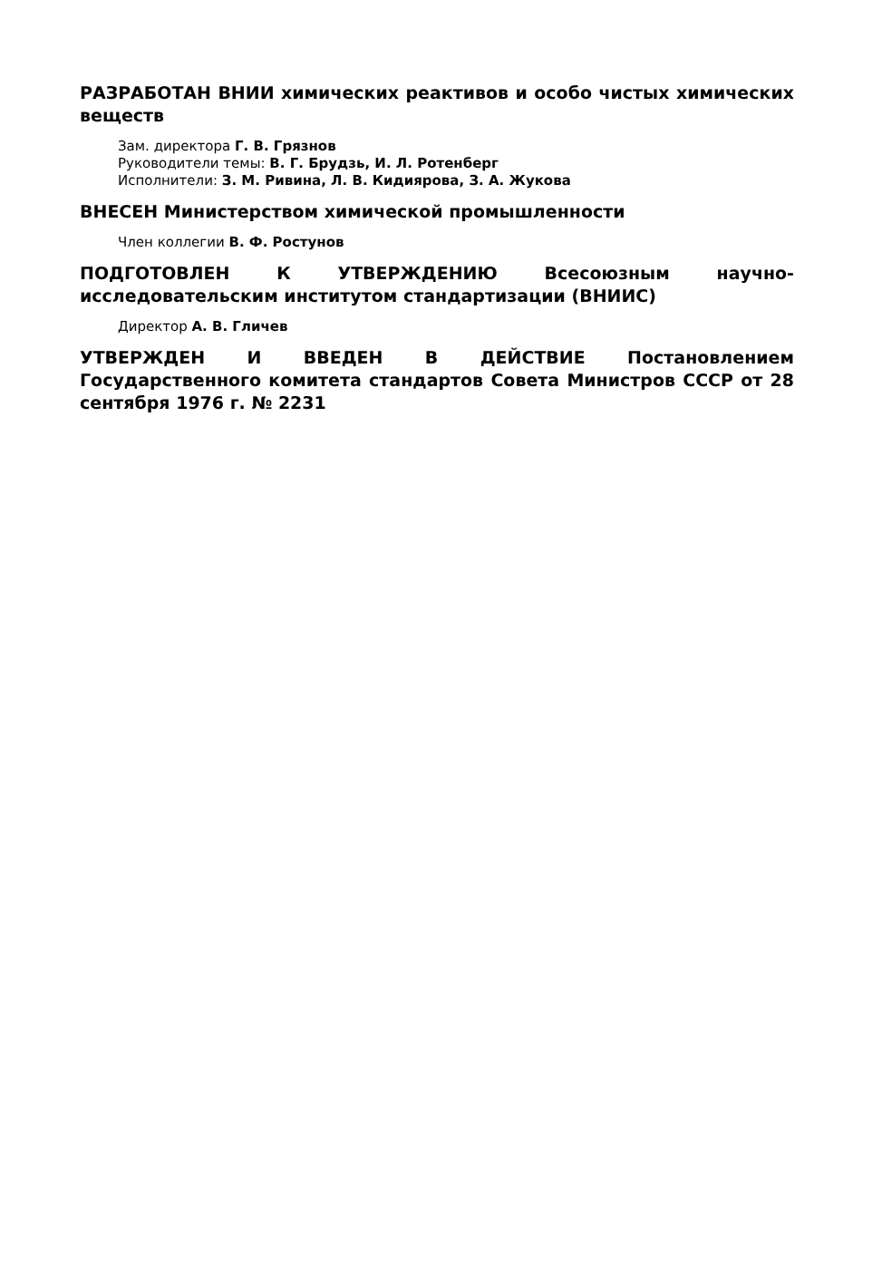РАЗРАБОТАН ВНИИ химических реактивов и особо чистых химических веществ
Зам. директора Г. В. Грязнов
Руководители темы: В. Г. Брудзь, И. Л. Ротенберг
Исполнители: З. М. Ривина, Л. В. Кидиярова, З. А. Жукова
ВНЕСЕН Министерством химической промышленности
Член коллегии В. Ф. Ростунов
ПОДГОТОВЛЕН К УТВЕРЖДЕНИЮ Всесоюзным научно-исследовательским институтом стандартизации (ВНИИС)
Директор А. В. Гличев
УТВЕРЖДЕН И ВВЕДЕН В ДЕЙСТВИЕ Постановлением Государственного комитета стандартов Совета Министров СССР от 28 сентября 1976 г. № 2231